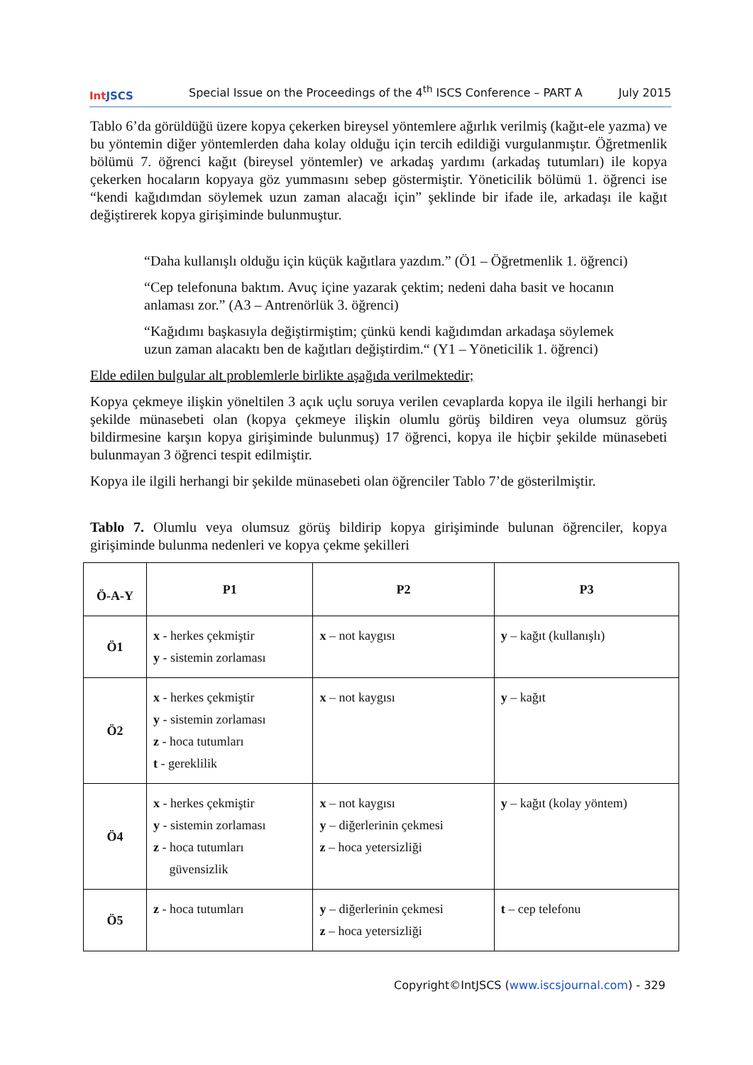Int JSCS
Special Issue on the Proceedings of the 4<sup>th</sup> ISCS Conference – PART A
July 2015
Tablo 6’da görüldüğü üzere kopya çekerken bireysel yöntemlere ağırlık verilmiş (kağıt-ele yazma) ve bu yöntemin diğer yöntemlerden daha kolay olduğu için tercih edildiği vurgulanmıştır. Öğretmenlik bölümü 7. öğrenci kağıt (bireysel yöntemler) ve arkadaş yardımı (arkadaş tutumları) ile kopya çekerken hocaların kopyaya göz yummasını sebep göstermiştir. Yöneticilik bölümü 1. öğrenci ise “kendi kağıdımdan söylemek uzun zaman alacağı için” şeklinde bir ifade ile, arkadaşı ile kağıt değiştirerek kopya girişiminde bulunmuştur.
“Daha kullanışlı olduğu için küçük kağıtlara yazdım.” (Ö1 – Öğretmenlik 1. öğrenci)
“Cep telefonuna baktım. Avuç içine yazarak çektim; nedeni daha basit ve hocanın anlaması zor.” (A3 – Antrenörlük 3. öğrenci)
“Kağıdımı başkasıyla değiştirmiştim; çünkü kendi kağıdımdan arkadaşa söylemek uzun zaman alacaktı ben de kağıtları değiştirdim.“ (Y1 – Yöneticilik 1. öğrenci)
Elde edilen bulgular alt problemlerle birlikte aşağıda verilmektedir;
Kopya çekmeye ilişkin yöneltilen 3 açık uçlu soruya verilen cevaplarda kopya ile ilgili herhangi bir şekilde münasebeti olan (kopya çekmeye ilişkin olumlu görüş bildiren veya olumsuz görüş bildirmesine karşın kopya girişiminde bulunmuş) 17 öğrenci, kopya ile hiçbir şekilde münasebeti bulunmayan 3 öğrenci tespit edilmiştir.
Kopya ile ilgili herhangi bir şekilde münasebeti olan öğrenciler Tablo 7’de gösterilmiştir.
Tablo 7. Olumlu veya olumsuz görüş bildirip kopya girişiminde bulunan öğrenciler, kopya girişiminde bulunma nedenleri ve kopya çekme şekilleri
| Ö-A-Y | P1 | P2 | P3 |
| --- | --- | --- | --- |
| Ö1 | x - herkes çekmiştir y - sistemin zorlaması | x – not kaygısı | y – kağıt (kullanışlı) |
| Ö2 | x - herkes çekmiştir y - sistemin zorlaması z - hoca tutumları t - gereklilik | x – not kaygısı | y – kağıt |
| Ö4 | x - herkes çekmiştir y - sistemin zorlaması z - hoca tutumları güvensizlik | x – not kaygısı y – diğerlerinin çekmesi z – hoca yetersizliği | y – kağıt (kolay yöntem) |
| Ö5 | z - hoca tutumları | y – diğerlerinin çekmesi z – hoca yetersizliği | t – cep telefonu |
Copyright©IntJSCS (www.iscsjournal.com) - 329